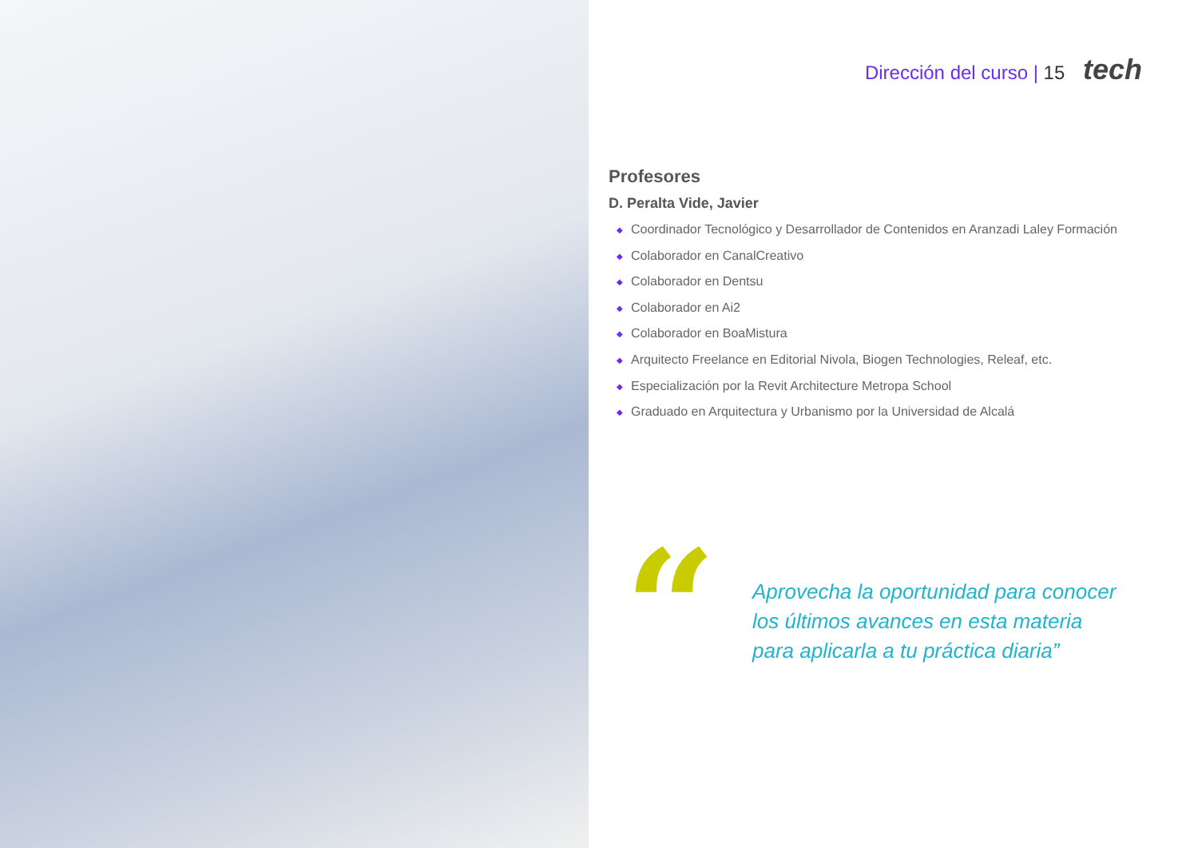Dirección del curso | 15 tech
Profesores
D. Peralta Vide, Javier
◆ Coordinador Tecnológico y Desarrollador de Contenidos en Aranzadi Laley Formación
◆ Colaborador en CanalCreativo
◆ Colaborador en Dentsu
◆ Colaborador en Ai2
◆ Colaborador en BoaMistura
◆ Arquitecto Freelance en Editorial Nivola, Biogen Technologies, Releaf, etc.
◆ Especialización por la Revit Architecture Metropa School
◆ Graduado en Arquitectura y Urbanismo por la Universidad de Alcalá
“
Aprovecha la oportunidad para conocer los últimos avances en esta materia para aplicarla a tu práctica diaria”